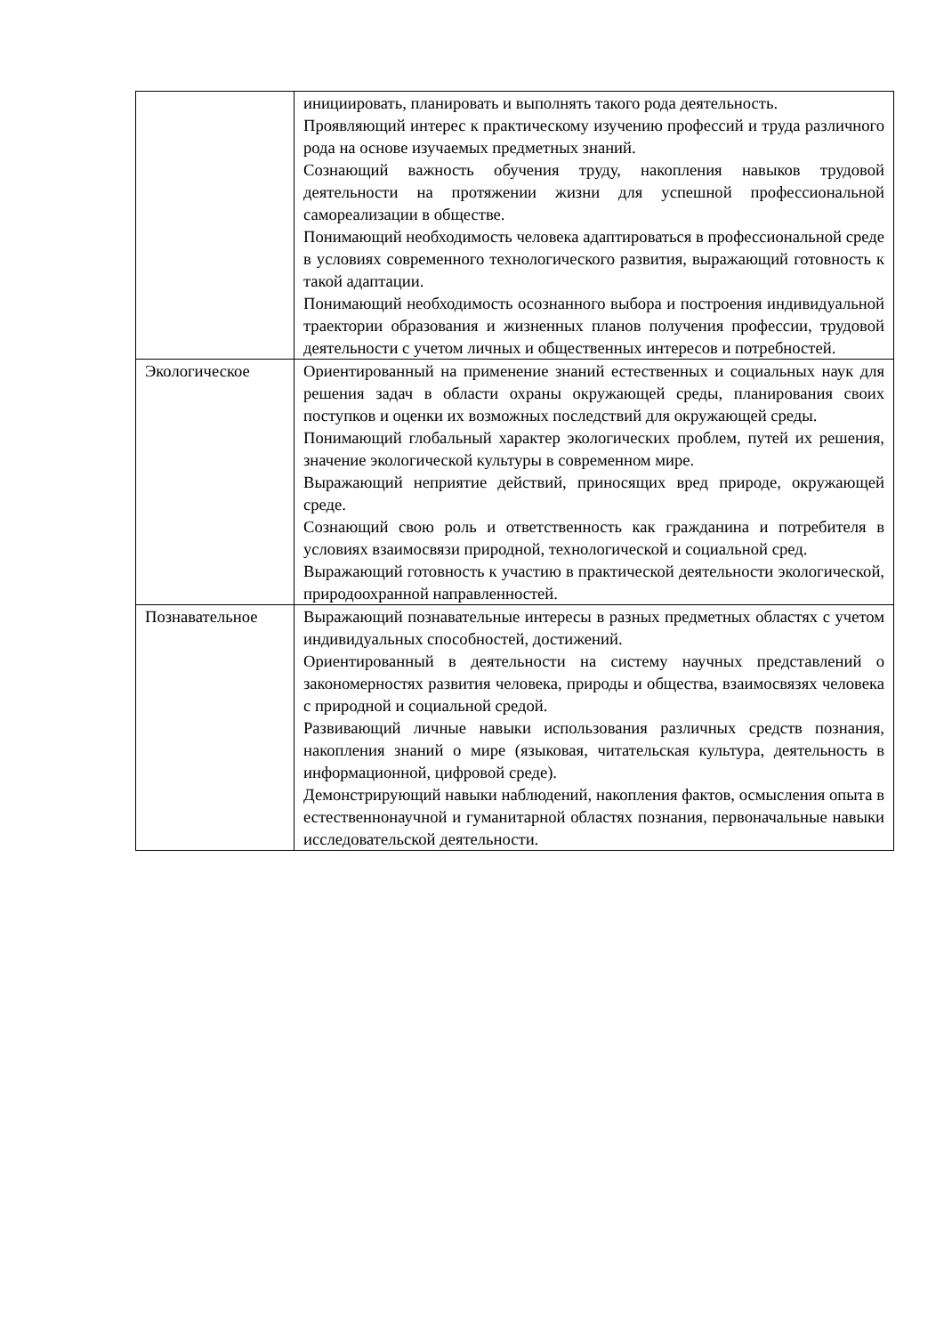| | инициировать, планировать и выполнять такого рода деятельность. Проявляющий интерес к практическому изучению профессий и труда различного рода на основе изучаемых предметных знаний. Сознающий важность обучения труду, накопления навыков трудовой деятельности на протяжении жизни для успешной профессиональной самореализации в обществе. Понимающий необходимость человека адаптироваться в профессиональной среде в условиях современного технологического развития, выражающий готовность к такой адаптации. Понимающий необходимость осознанного выбора и построения индивидуальной траектории образования и жизненных планов получения профессии, трудовой деятельности с учетом личных и общественных интересов и потребностей. |
| Экологическое | Ориентированный на применение знаний естественных и социальных наук для решения задач в области охраны окружающей среды, планирования своих поступков и оценки их возможных последствий для окружающей среды. Понимающий глобальный характер экологических проблем, путей их решения, значение экологической культуры в современном мире. Выражающий неприятие действий, приносящих вред природе, окружающей среде. Сознающий свою роль и ответственность как гражданина и потребителя в условиях взаимосвязи природной, технологической и социальной сред. Выражающий готовность к участию в практической деятельности экологической, природоохранной направленностей. |
| Познавательное | Выражающий познавательные интересы в разных предметных областях с учетом индивидуальных способностей, достижений. Ориентированный в деятельности на систему научных представлений о закономерностях развития человека, природы и общества, взаимосвязях человека с природной и социальной средой. Развивающий личные навыки использования различных средств познания, накопления знаний о мире (языковая, читательская культура, деятельность в информационной, цифровой среде). Демонстрирующий навыки наблюдений, накопления фактов, осмысления опыта в естественнонаучной и гуманитарной областях познания, первоначальные навыки исследовательской деятельности. |